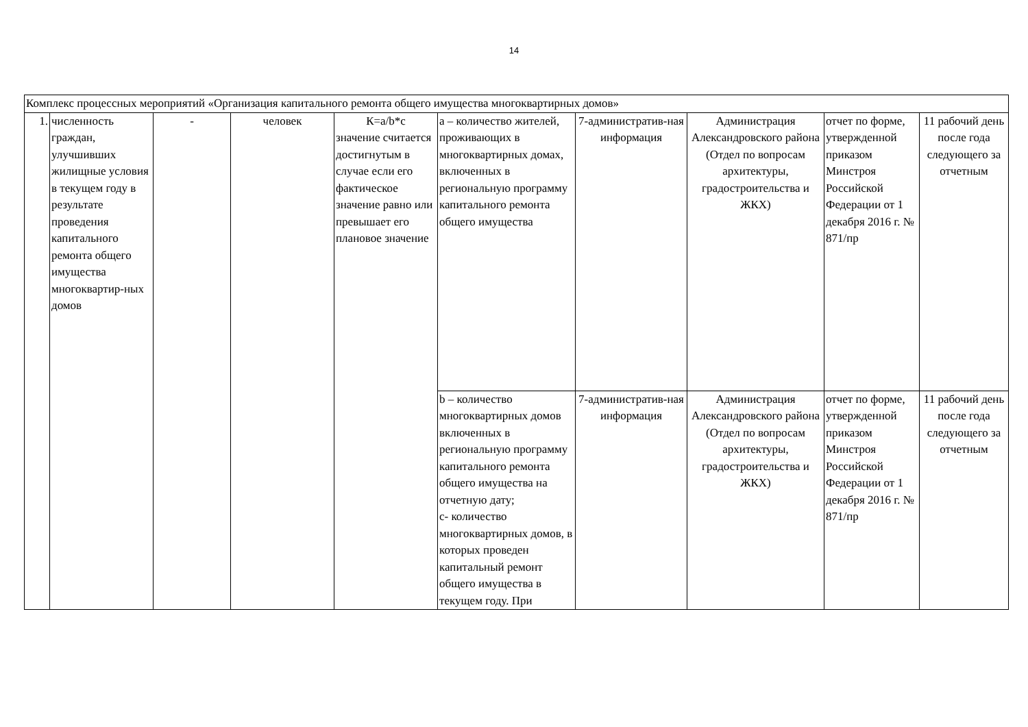14
| Комплекс процессных мероприятий «Организация капитального ремонта общего имущества многоквартирных домов» | | | | | | | | | |
| 1. | численность граждан, улучшивших жилищные условия в текущем году в результате проведения капитального ремонта общего имущества многоквартир-ных домов | - | человек | К=a/b*c значение считается достигнутым в случае если его фактическое значение равно или превышает его плановое значение | а – количество жителей, проживающих в многоквартирных домах, включенных в региональную программу капитального ремонта общего имущества | 7-административ-ная информация | Администрация Александровского района (Отдел по вопросам архитектуры, градостроительства и ЖКХ) | отчет по форме, утвержденной приказом Минстроя Российской Федерации от 1 декабря 2016 г. № 871/пр | 11 рабочий день после года следующего за отчетным |
| | | | | | b – количество многоквартирных домов включенных в региональную программу капитального ремонта общего имущества на отчетную дату; с- количество многоквартирных домов, в которых проведен капитальный ремонт общего имущества в текущем году. При | 7-административ-ная информация | Администрация Александровского района (Отдел по вопросам архитектуры, градостроительства и ЖКХ) | отчет по форме, утвержденной приказом Минстроя Российской Федерации от 1 декабря 2016 г. № 871/пр | 11 рабочий день после года следующего за отчетным |